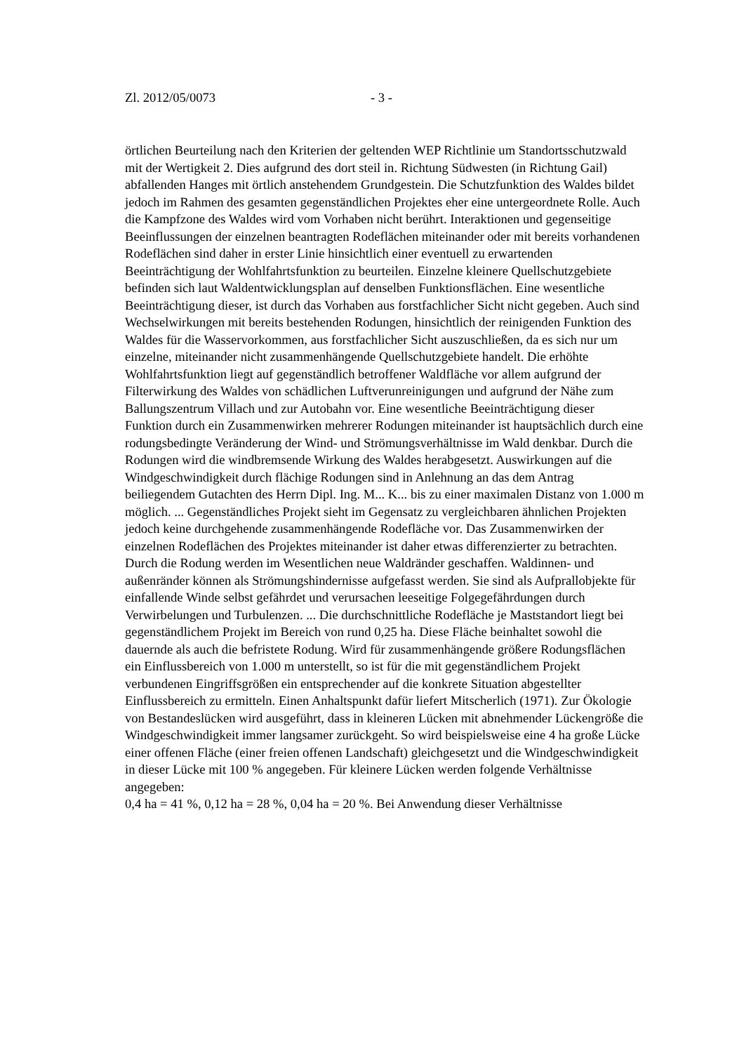Zl. 2012/05/0073 - 3 -
örtlichen Beurteilung nach den Kriterien der geltenden WEP Richtlinie um Standortsschutzwald mit der Wertigkeit 2. Dies aufgrund des dort steil in. Richtung Südwesten (in Richtung Gail) abfallenden Hanges mit örtlich anstehendem Grundgestein. Die Schutzfunktion des Waldes bildet jedoch im Rahmen des gesamten gegenständlichen Projektes eher eine untergeordnete Rolle. Auch die Kampfzone des Waldes wird vom Vorhaben nicht berührt. Interaktionen und gegenseitige Beeinflussungen der einzelnen beantragten Rodeflächen miteinander oder mit bereits vorhandenen Rodeflächen sind daher in erster Linie hinsichtlich einer eventuell zu erwartenden Beeinträchtigung der Wohlfahrtsfunktion zu beurteilen. Einzelne kleinere Quellschutzgebiete befinden sich laut Waldentwicklungsplan auf denselben Funktionsflächen. Eine wesentliche Beeinträchtigung dieser, ist durch das Vorhaben aus forstfachlicher Sicht nicht gegeben. Auch sind Wechselwirkungen mit bereits bestehenden Rodungen, hinsichtlich der reinigenden Funktion des Waldes für die Wasservorkommen, aus forstfachlicher Sicht auszuschließen, da es sich nur um einzelne, miteinander nicht zusammenhängende Quellschutzgebiete handelt. Die erhöhte Wohlfahrtsfunktion liegt auf gegenständlich betroffener Waldfläche vor allem aufgrund der Filterwirkung des Waldes von schädlichen Luftverunreinigungen und aufgrund der Nähe zum Ballungszentrum Villach und zur Autobahn vor. Eine wesentliche Beeinträchtigung dieser Funktion durch ein Zusammenwirken mehrerer Rodungen miteinander ist hauptsächlich durch eine rodungsbedingte Veränderung der Wind- und Strömungsverhältnisse im Wald denkbar. Durch die Rodungen wird die windbremsende Wirkung des Waldes herabgesetzt. Auswirkungen auf die Windgeschwindigkeit durch flächige Rodungen sind in Anlehnung an das dem Antrag beiliegendem Gutachten des Herrn Dipl. Ing. M... K... bis zu einer maximalen Distanz von 1.000 m möglich. ... Gegenständliches Projekt sieht im Gegensatz zu vergleichbaren ähnlichen Projekten jedoch keine durchgehende zusammenhängende Rodefläche vor. Das Zusammenwirken der einzelnen Rodeflächen des Projektes miteinander ist daher etwas differenzierter zu betrachten. Durch die Rodung werden im Wesentlichen neue Waldränder geschaffen. Waldinnen- und außenränder können als Strömungshindernisse aufgefasst werden. Sie sind als Aufprallobjekte für einfallende Winde selbst gefährdet und verursachen leeseitige Folgegefährdungen durch Verwirbelungen und Turbulenzen. ... Die durchschnittliche Rodefläche je Maststandort liegt bei gegenständlichem Projekt im Bereich von rund 0,25 ha. Diese Fläche beinhaltet sowohl die dauernde als auch die befristete Rodung. Wird für zusammenhängende größere Rodungsflächen ein Einflussbereich von 1.000 m unterstellt, so ist für die mit gegenständlichem Projekt verbundenen Eingriffsgrößen ein entsprechender auf die konkrete Situation abgestellter Einflussbereich zu ermitteln. Einen Anhaltspunkt dafür liefert Mitscherlich (1971). Zur Ökologie von Bestandeslücken wird ausgeführt, dass in kleineren Lücken mit abnehmender Lückengröße die Windgeschwindigkeit immer langsamer zurückgeht. So wird beispielsweise eine 4 ha große Lücke einer offenen Fläche (einer freien offenen Landschaft) gleichgesetzt und die Windgeschwindigkeit in dieser Lücke mit 100 % angegeben. Für kleinere Lücken werden folgende Verhältnisse angegeben:
0,4 ha = 41 %, 0,12 ha = 28 %, 0,04 ha = 20 %. Bei Anwendung dieser Verhältnisse